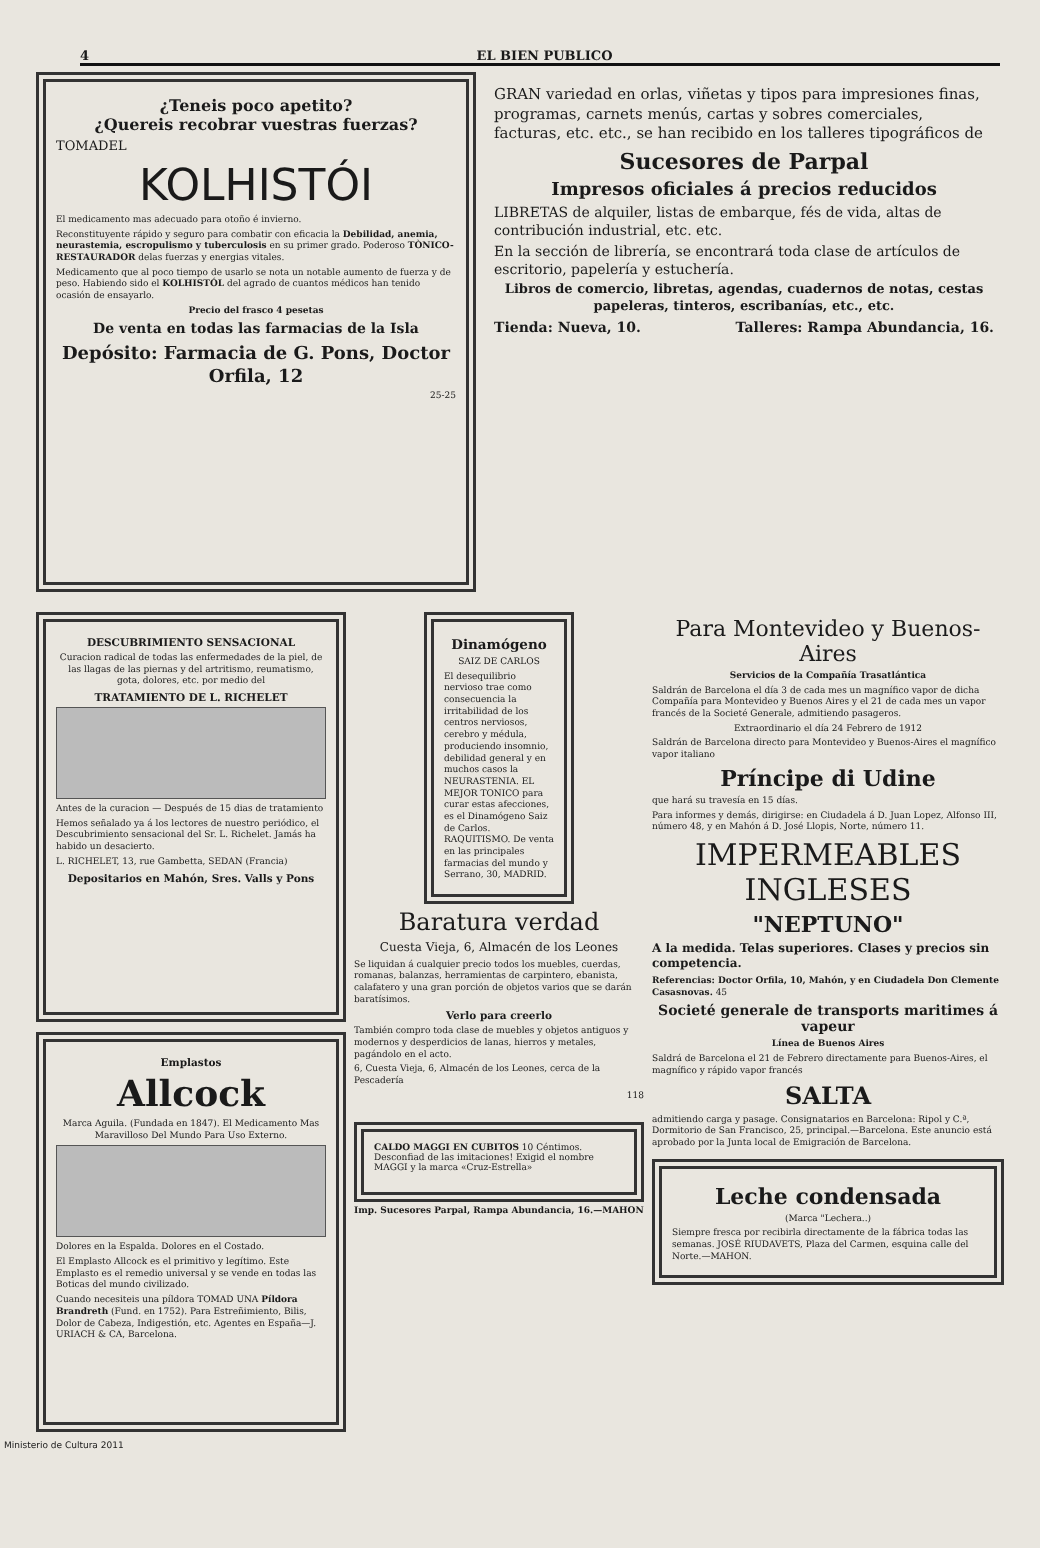4 EL BIEN PUBLICO
¿Teneis poco apetito?
¿Quereis recobrar vuestras fuerzas?
TOMADEL
KOLHISTÓI
El medicamento mas adecuado para otoño é invierno.
Reconstituyente rápido y seguro para combatir con eficacia la Debilidad, anemia, neurastemia, escropulismo y tuberculosis en su primer grado. Poderoso TÒNICO-RESTAURADOR delas fuerzas y energias vitales.
Medicamento que al poco tiempo de usarlo se nota un notable aumento de fuerza y de peso. Habiendo sido el KOLHISTÓL del agrado de cuantos médicos han tenido ocasión de ensayarlo.
Precio del frasco 4 pesetas
De venta en todas las farmacias de la Isla
Depósito: Farmacia de G. Pons, Doctor Orfila, 12
25-25
GRAN variedad en orlas, viñetas y tipos para impresiones finas, programas, carnets menús, cartas y sobres comerciales, facturas, etc. etc., se han recibido en los talleres tipográficos de
Sucesores de Parpal
Impresos oficiales á precios reducidos
LIBRETAS de alquiler, listas de embarque, fés de vida, altas de contribución industrial, etc. etc.
En la sección de librería, se encontrará toda clase de artículos de escritorio, papelería y estuchería.
Libros de comercio, libretas, agendas, cuadernos de notas, cestas papeleras, tinteros, escribanías, etc., etc.
Tienda: Nueva, 10. Talleres: Rampa Abundancia, 16.
DESCUBRIMIENTO SENSACIONAL
Curacion radical de todas las enfermedades de la piel, de las llagas de las piernas y del artritismo, reumatismo, gota, dolores, etc. por medio del
TRATAMIENTO DE L. RICHELET
Antes de la curacion — Después de 15 dias de tratamiento
Hemos señalado ya á los lectores de nuestro periódico, el Descubrimiento sensacional del Sr. L. Richelet. Jamás ha habido un desacierto.
L. RICHELET, 13, rue Gambetta, SEDAN (Francia)
Depositarios en Mahón, Sres. Valls y Pons
Emplastos
Allcock
Marca Aguila. (Fundada en 1847). El Medicamento Mas Maravilloso Del Mundo Para Uso Externo.
Dolores en la Espalda. Dolores en el Costado.
El Emplasto Allcock es el primitivo y legítimo. Este Emplasto es el remedio universal y se vende en todas las Boticas del mundo civilizado.
Cuando necesiteis una píldora TOMAD UNA Píldora Brandreth (Fund. en 1752). Para Estreñimiento, Bilis, Dolor de Cabeza, Indigestión, etc. Agentes en España—J. URIACH & CA, Barcelona.
Dinamógeno
SAIZ DE CARLOS
El desequilibrio nervioso trae como consecuencia la irritabilidad de los centros nerviosos, cerebro y médula, produciendo insomnio, debilidad general y en muchos casos la NEURASTENIA. EL MEJOR TONICO para curar estas afecciones, es el Dinamógeno Saiz de Carlos. RAQUITISMO. De venta en las principales farmacias del mundo y Serrano, 30, MADRID.
Baratura verdad
Cuesta Vieja, 6, Almacén de los Leones
Se liquidan á cualquier precio todos los muebles, cuerdas, romanas, balanzas, herramientas de carpintero, ebanista, calafatero y una gran porción de objetos varios que se darán baratísimos.
Verlo para creerlo
También compro toda clase de muebles y objetos antiguos y modernos y desperdicios de lanas, hierros y metales, pagándolo en el acto.
6, Cuesta Vieja, 6, Almacén de los Leones, cerca de la Pescadería
118
CALDO MAGGI EN CUBITOS 10 Céntimos. Desconfiad de las imitaciones! Exigid el nombre MAGGI y la marca «Cruz-Estrella»
Imp. Sucesores Parpal, Rampa Abundancia, 16.—MAHON
Para Montevideo y Buenos-Aires
Servicios de la Compañía Trasatlántica
Saldrán de Barcelona el día 3 de cada mes un magnífico vapor de dicha Compañía para Montevideo y Buenos Aires y el 21 de cada mes un vapor francés de la Societé Generale, admitiendo pasageros.
Extraordinario el día 24 Febrero de 1912
Saldrán de Barcelona directo para Montevideo y Buenos-Aires el magnífico vapor italiano
Príncipe di Udine
que hará su travesía en 15 días.
Para informes y demás, dirigirse: en Ciudadela á D. Juan Lopez, Alfonso III, número 48, y en Mahón á D. José Llopis, Norte, número 11.
IMPERMEABLES INGLESES
"NEPTUNO"
A la medida. Telas superiores. Clases y precios sin competencia.
Referencias: Doctor Orfila, 10, Mahón, y en Ciudadela Don Clemente Casasnovas. 45
Societé generale de transports maritimes á vapeur
Línea de Buenos Aires
Saldrá de Barcelona el 21 de Febrero directamente para Buenos-Aires, el magnífico y rápido vapor francés
SALTA
admitiendo carga y pasage. Consignatarios en Barcelona: Ripol y C.ª, Dormitorio de San Francisco, 25, principal.—Barcelona. Este anuncio está aprobado por la Junta local de Emigración de Barcelona.
Leche condensada
(Marca "Lechera..)
Siempre fresca por recibirla directamente de la fábrica todas las semanas. JOSÉ RIUDAVETS, Plaza del Carmen, esquina calle del Norte.—MAHON.
Ministerio de Cultura 2011